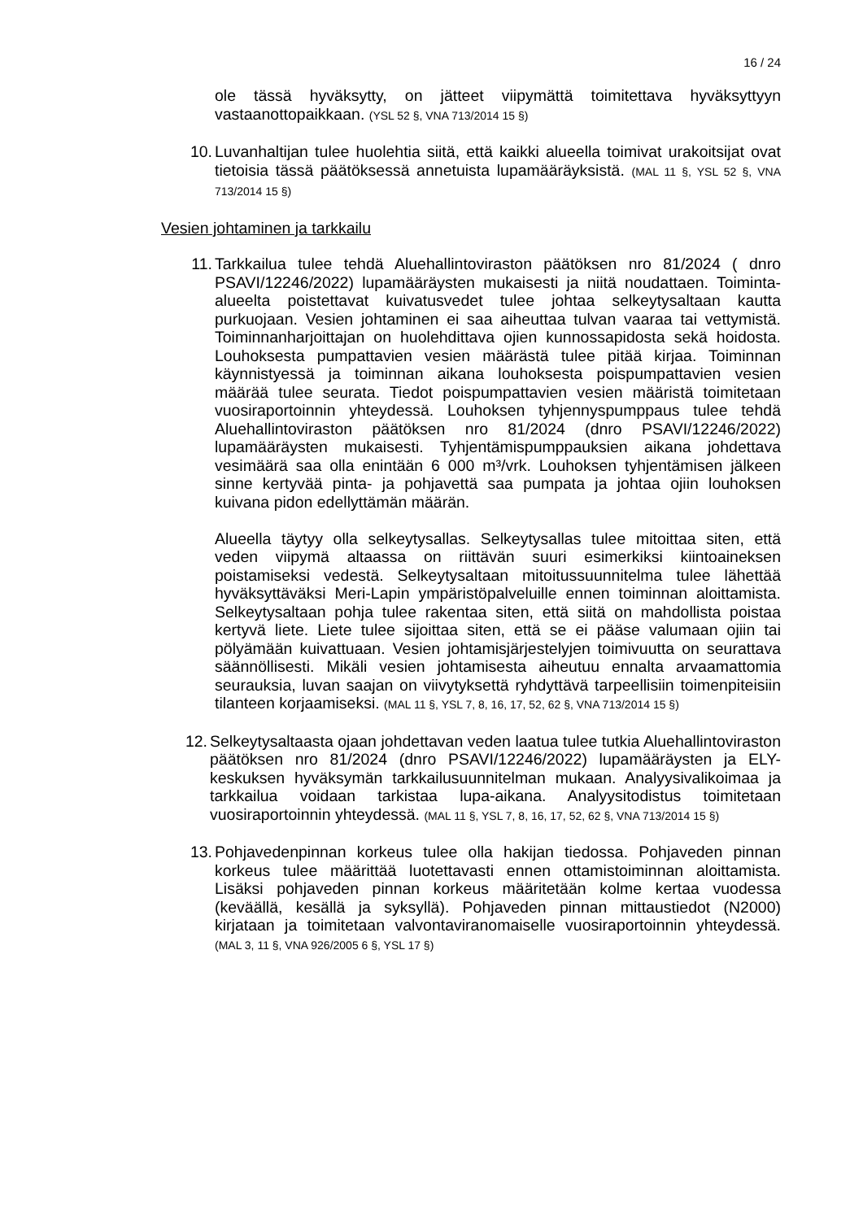16 / 24
ole tässä hyväksytty, on jätteet viipymättä toimitettava hyväksyttyyn vastaanottopaikkaan. (YSL 52 §, VNA 713/2014 15 §)
10. Luvanhaltijan tulee huolehtia siitä, että kaikki alueella toimivat urakoitsijat ovat tietoisia tässä päätöksessä annetuista lupamääräyksistä. (MAL 11 §, YSL 52 §, VNA 713/2014 15 §)
Vesien johtaminen ja tarkkailu
11. Tarkkailua tulee tehdä Aluehallintoviraston päätöksen nro 81/2024 ( dnro PSAVI/12246/2022) lupamääräysten mukaisesti ja niitä noudattaen. Toiminta-alueelta poistettavat kuivatusvedet tulee johtaa selkeytysaltaan kautta purkuojaan. Vesien johtaminen ei saa aiheuttaa tulvan vaaraa tai vettymistä. Toiminnanharjoittajan on huolehdittava ojien kunnossapidosta sekä hoidosta. Louhoksesta pumpattavien vesien määrästä tulee pitää kirjaa. Toiminnan käynnistyessä ja toiminnan aikana louhoksesta poispumpattavien vesien määrää tulee seurata. Tiedot poispumpattavien vesien määristä toimitetaan vuosiraportoinnin yhteydessä. Louhoksen tyhjennyspumppaus tulee tehdä Aluehallintoviraston päätöksen nro 81/2024 (dnro PSAVI/12246/2022) lupamääräysten mukaisesti. Tyhjentämispumppauksien aikana johdettava vesimäärä saa olla enintään 6 000 m³/vrk. Louhoksen tyhjentämisen jälkeen sinne kertyvää pinta- ja pohjavettä saa pumpata ja johtaa ojiin louhoksen kuivana pidon edellyttämän määrän.
Alueella täytyy olla selkeytysallas. Selkeytysallas tulee mitoittaa siten, että veden viipymä altaassa on riittävän suuri esimerkiksi kiintoaineksen poistamiseksi vedestä. Selkeytysaltaan mitoitussuunnitelma tulee lähettää hyväksyttäväksi Meri-Lapin ympäristöpalveluille ennen toiminnan aloittamista. Selkeytysaltaan pohja tulee rakentaa siten, että siitä on mahdollista poistaa kertyvä liete. Liete tulee sijoittaa siten, että se ei pääse valumaan ojiin tai pölyämään kuivattuaan. Vesien johtamisjärjestelyjen toimivuutta on seurattava säännöllisesti. Mikäli vesien johtamisesta aiheutuu ennalta arvaamattomia seurauksia, luvan saajan on viivytyksettä ryhdyttävä tarpeellisiin toimenpiteisiin tilanteen korjaamiseksi. (MAL 11 §, YSL 7, 8, 16, 17, 52, 62 §, VNA 713/2014 15 §)
12. Selkeytysaltaasta ojaan johdettavan veden laatua tulee tutkia Aluehallintoviraston päätöksen nro 81/2024 (dnro PSAVI/12246/2022) lupamääräysten ja ELY-keskuksen hyväksymän tarkkailusuunnitelman mukaan. Analyysivalikoimaa ja tarkkailua voidaan tarkistaa lupa-aikana. Analyysitodistus toimitetaan vuosiraportoinnin yhteydessä. (MAL 11 §, YSL 7, 8, 16, 17, 52, 62 §, VNA 713/2014 15 §)
13. Pohjavedenpinnan korkeus tulee olla hakijan tiedossa. Pohjaveden pinnan korkeus tulee määrittää luotettavasti ennen ottamistoiminnan aloittamista. Lisäksi pohjaveden pinnan korkeus määritetään kolme kertaa vuodessa (keväällä, kesällä ja syksyllä). Pohjaveden pinnan mittaustiedot (N2000) kirjataan ja toimitetaan valvontaviranomaiselle vuosiraportoinnin yhteydessä. (MAL 3, 11 §, VNA 926/2005 6 §, YSL 17 §)